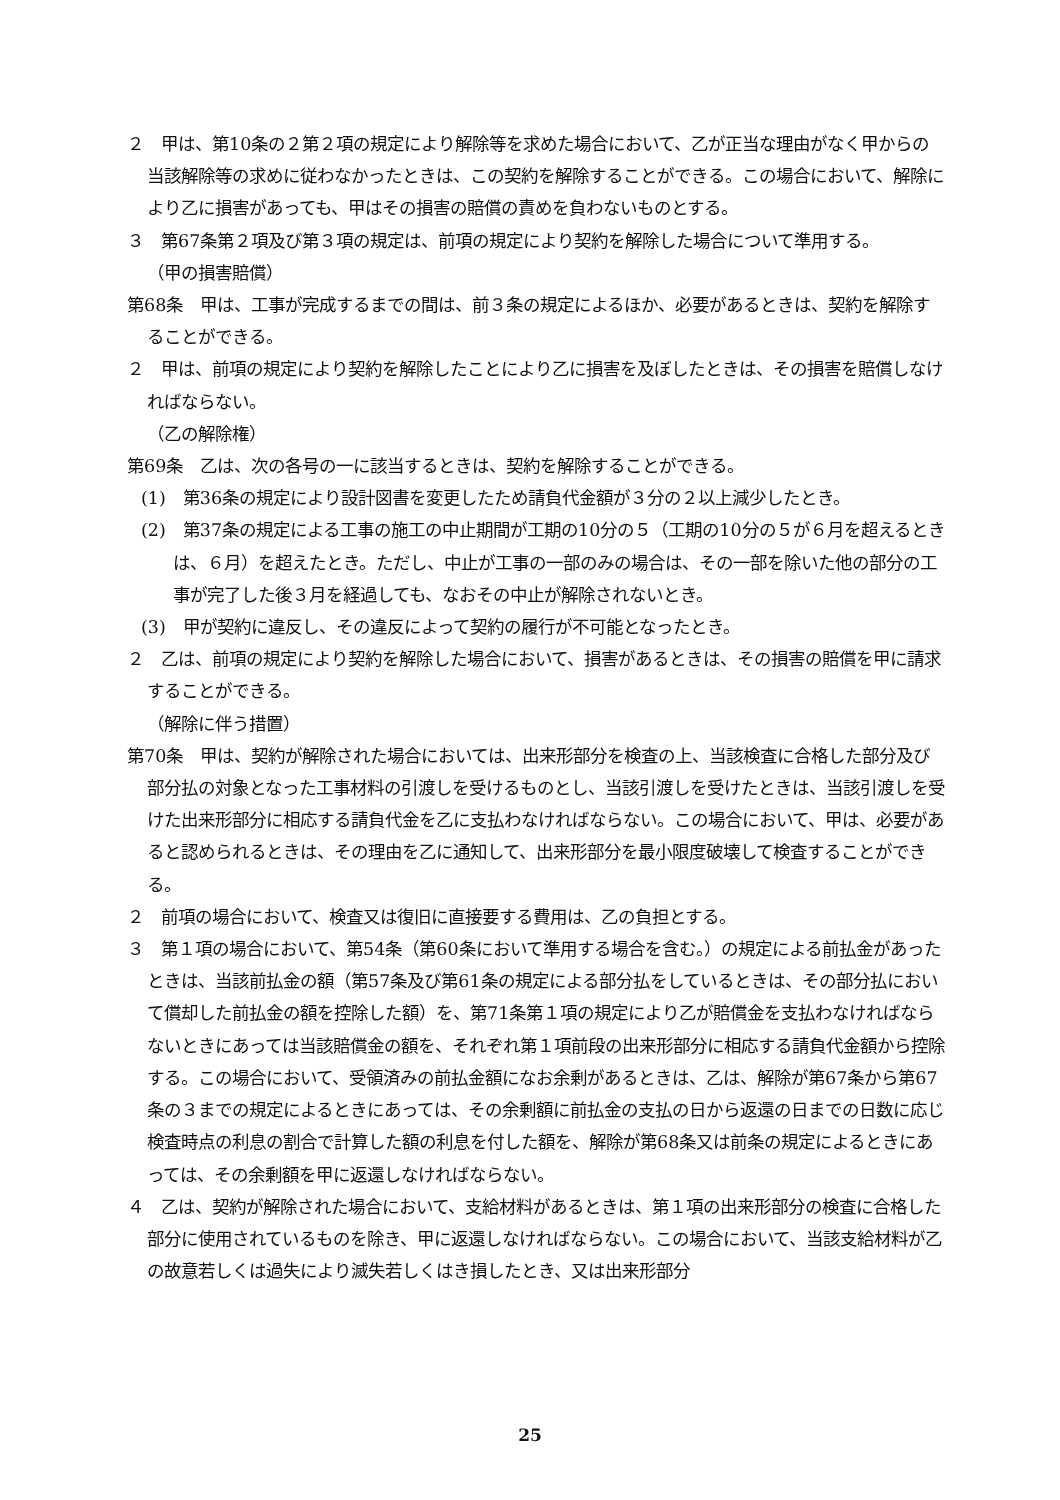２　甲は、第10条の２第２項の規定により解除等を求めた場合において、乙が正当な理由がなく甲からの当該解除等の求めに従わなかったときは、この契約を解除することができる。この場合において、解除により乙に損害があっても、甲はその損害の賠償の責めを負わないものとする。
３　第67条第２項及び第３項の規定は、前項の規定により契約を解除した場合について準用する。
（甲の損害賠償）
第68条　甲は、工事が完成するまでの間は、前３条の規定によるほか、必要があるときは、契約を解除することができる。
２　甲は、前項の規定により契約を解除したことにより乙に損害を及ぼしたときは、その損害を賠償しなければならない。
（乙の解除権）
第69条　乙は、次の各号の一に該当するときは、契約を解除することができる。
(1)　第36条の規定により設計図書を変更したため請負代金額が３分の２以上減少したとき。
(2)　第37条の規定による工事の施工の中止期間が工期の10分の５（工期の10分の５が６月を超えるときは、６月）を超えたとき。ただし、中止が工事の一部のみの場合は、その一部を除いた他の部分の工事が完了した後３月を経過しても、なおその中止が解除されないとき。
(3)　甲が契約に違反し、その違反によって契約の履行が不可能となったとき。
２　乙は、前項の規定により契約を解除した場合において、損害があるときは、その損害の賠償を甲に請求することができる。
（解除に伴う措置）
第70条　甲は、契約が解除された場合においては、出来形部分を検査の上、当該検査に合格した部分及び部分払の対象となった工事材料の引渡しを受けるものとし、当該引渡しを受けたときは、当該引渡しを受けた出来形部分に相応する請負代金を乙に支払わなければならない。この場合において、甲は、必要があると認められるときは、その理由を乙に通知して、出来形部分を最小限度破壊して検査することができる。
２　前項の場合において、検査又は復旧に直接要する費用は、乙の負担とする。
３　第１項の場合において、第54条（第60条において準用する場合を含む。）の規定による前払金があったときは、当該前払金の額（第57条及び第61条の規定による部分払をしているときは、その部分払において償却した前払金の額を控除した額）を、第71条第１項の規定により乙が賠償金を支払わなければならないときにあっては当該賠償金の額を、それぞれ第１項前段の出来形部分に相応する請負代金額から控除する。この場合において、受領済みの前払金額になお余剰があるときは、乙は、解除が第67条から第67条の３までの規定によるときにあっては、その余剰額に前払金の支払の日から返還の日までの日数に応じ検査時点の利息の割合で計算した額の利息を付した額を、解除が第68条又は前条の規定によるときにあっては、その余剰額を甲に返還しなければならない。
４　乙は、契約が解除された場合において、支給材料があるときは、第１項の出来形部分の検査に合格した部分に使用されているものを除き、甲に返還しなければならない。この場合において、当該支給材料が乙の故意若しくは過失により滅失若しくはき損したとき、又は出来形部分
25